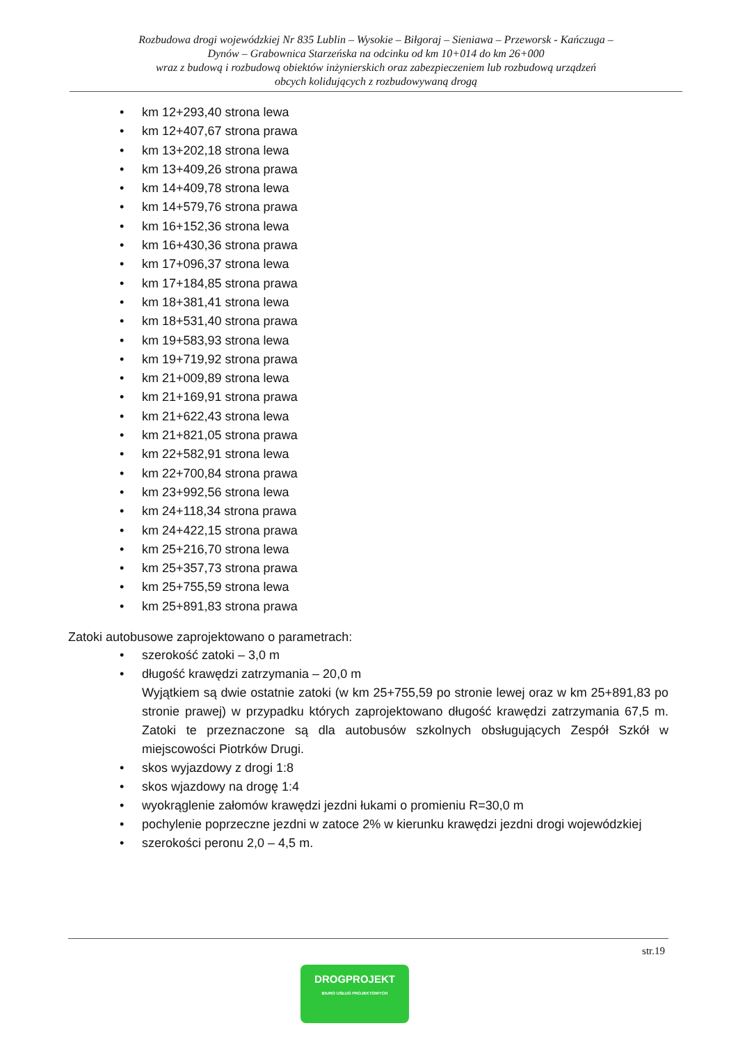Rozbudowa drogi wojewódzkiej Nr 835 Lublin – Wysokie – Biłgoraj – Sieniawa – Przeworsk - Kańczuga –
Dynów – Grabownica Starzeńska na odcinku od km 10+014 do km 26+000
wraz z budową i rozbudową obiektów inżynierskich oraz zabezpieczeniem lub rozbudową urządzeń
obcych kolidujących z rozbudowywaną drogą
• km 12+293,40 strona lewa
• km 12+407,67 strona prawa
• km 13+202,18 strona lewa
• km 13+409,26 strona prawa
• km 14+409,78 strona lewa
• km 14+579,76 strona prawa
• km 16+152,36 strona lewa
• km 16+430,36 strona prawa
• km 17+096,37 strona lewa
• km 17+184,85 strona prawa
• km 18+381,41 strona lewa
• km 18+531,40 strona prawa
• km 19+583,93 strona lewa
• km 19+719,92 strona prawa
• km 21+009,89 strona lewa
• km 21+169,91 strona prawa
• km 21+622,43 strona lewa
• km 21+821,05 strona prawa
• km 22+582,91 strona lewa
• km 22+700,84 strona prawa
• km 23+992,56 strona lewa
• km 24+118,34 strona prawa
• km 24+422,15 strona prawa
• km 25+216,70 strona lewa
• km 25+357,73 strona prawa
• km 25+755,59 strona lewa
• km 25+891,83 strona prawa
Zatoki autobusowe zaprojektowano o parametrach:
• szerokość zatoki – 3,0 m
• długość krawędzi zatrzymania – 20,0 m
Wyjątkiem są dwie ostatnie zatoki (w km 25+755,59 po stronie lewej oraz w km 25+891,83 po stronie prawej) w przypadku których zaprojektowano długość krawędzi zatrzymania 67,5 m. Zatoki te przeznaczone są dla autobusów szkolnych obsługujących Zespół Szkół w miejscowości Piotrków Drugi.
• skos wyjazdowy z drogi 1:8
• skos wjazdowy na drogę 1:4
• wyokrąglenie załomów krawędzi jezdni łukami o promieniu R=30,0 m
• pochylenie poprzeczne jezdni w zatoce 2% w kierunku krawędzi jezdni drogi wojewódzkiej
• szerokości peronu 2,0 – 4,5 m.
str.19
DROGPROJEKT
BIURO USŁUG PROJEKTOWYCH